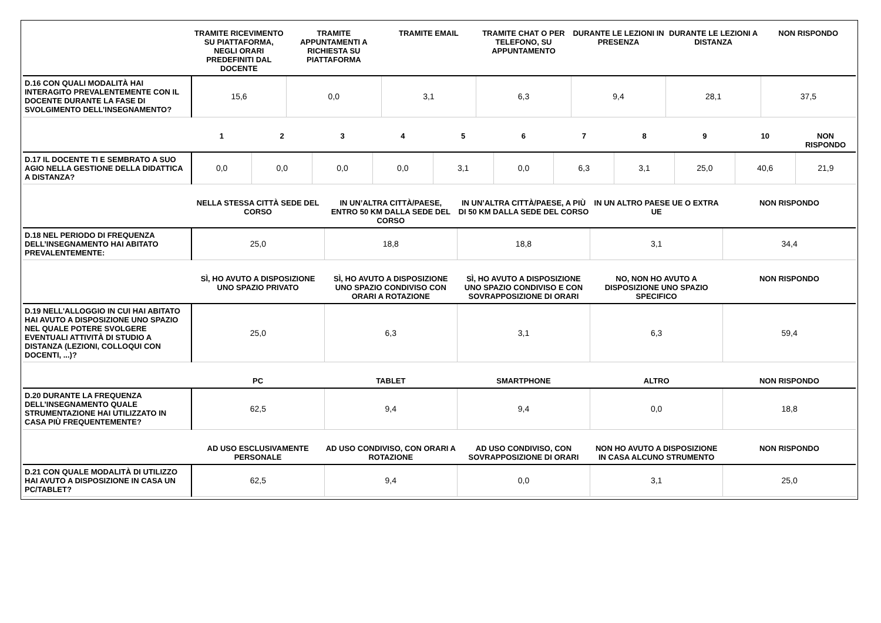| | TRAMITE RICEVIMENTO SU PIATTAFORMA, NEGLI ORARI PREDEFINITI DAL DOCENTE | TRAMITE APPUNTAMENTI A RICHIESTA SU PIATTAFORMA | TRAMITE EMAIL | TRAMITE CHAT O PER TELEFONO, SU APPUNTAMENTO | DURANTE LE LEZIONI IN PRESENZA | DURANTE LE LEZIONI A DISTANZA | NON RISPONDO |
| --- | --- | --- | --- | --- | --- | --- | --- |
| D.16 CON QUALI MODALITÀ HAI INTERAGITO PREVALENTEMENTE CON IL DOCENTE DURANTE LA FASE DI SVOLGIMENTO DELL’INSEGNAMENTO? | 15,6 | 0,0 | 3,1 | 6,3 | 9,4 | 28,1 | 37,5 |
| | 1 | 2 | 3 | 4 | 5 | 6 | 7 | 8 | 9 | 10 | NON RISPONDO |
| --- | --- | --- | --- | --- | --- | --- | --- | --- | --- | --- | --- |
| D.17 IL DOCENTE TI E SEMBRATO A SUO AGIO NELLA GESTIONE DELLA DIDATTICA A DISTANZA? | 0,0 | 0,0 | 0,0 | 0,0 | 3,1 | 0,0 | 6,3 | 3,1 | 25,0 | 40,6 | 21,9 |
| | NELLA STESSA CITTÀ SEDE DEL CORSO | IN UN’ALTRA CITTÀ/PAESE, ENTRO 50 KM DALLA SEDE DEL CORSO | IN UN’ALTRA CITTÀ/PAESE, A PIÙ DI 50 KM DALLA SEDE DEL CORSO | IN UN ALTRO PAESE UE O EXTRA UE | NON RISPONDO |
| --- | --- | --- | --- | --- | --- |
| D.18 NEL PERIODO DI FREQUENZA DELL’INSEGNAMENTO HAI ABITATO PREVALENTEMENTE: | 25,0 | 18,8 | 18,8 | 3,1 | 34,4 |
| | SÌ, HO AVUTO A DISPOSIZIONE UNO SPAZIO PRIVATO | SÌ, HO AVUTO A DISPOSIZIONE UNO SPAZIO CONDIVISO CON ORARI A ROTAZIONE | SÌ, HO AVUTO A DISPOSIZIONE UNO SPAZIO CONDIVISO E CON SOVRAPPOSIZIONE DI ORARI | NO, NON HO AVUTO A DISPOSIZIONE UNO SPAZIO SPECIFICO | NON RISPONDO |
| --- | --- | --- | --- | --- | --- |
| D.19 NELL'ALLOGGIO IN CUI HAI ABITATO HAI AVUTO A DISPOSIZIONE UNO SPAZIO NEL QUALE POTERE SVOLGERE EVENTUALI ATTIVITÀ DI STUDIO A DISTANZA (LEZIONI, COLLOQUI CON DOCENTI, ...)? | 25,0 | 6,3 | 3,1 | 6,3 | 59,4 |
| | PC | TABLET | SMARTPHONE | ALTRO | NON RISPONDO |
| --- | --- | --- | --- | --- | --- |
| D.20 DURANTE LA FREQUENZA DELL’INSEGNAMENTO QUALE STRUMENTAZIONE HAI UTILIZZATO IN CASA PIÙ FREQUENTEMENTE? | 62,5 | 9,4 | 9,4 | 0,0 | 18,8 |
| | AD USO ESCLUSIVAMENTE PERSONALE | AD USO CONDIVISO, CON ORARI A ROTAZIONE | AD USO CONDIVISO, CON SOVRAPPOSIZIONE DI ORARI | NON HO AVUTO A DISPOSIZIONE IN CASA ALCUNO STRUMENTO | NON RISPONDO |
| --- | --- | --- | --- | --- | --- |
| D.21 CON QUALE MODALITÀ DI UTILIZZO HAI AVUTO A DISPOSIZIONE IN CASA UN PC/TABLET? | 62,5 | 9,4 | 0,0 | 3,1 | 25,0 |